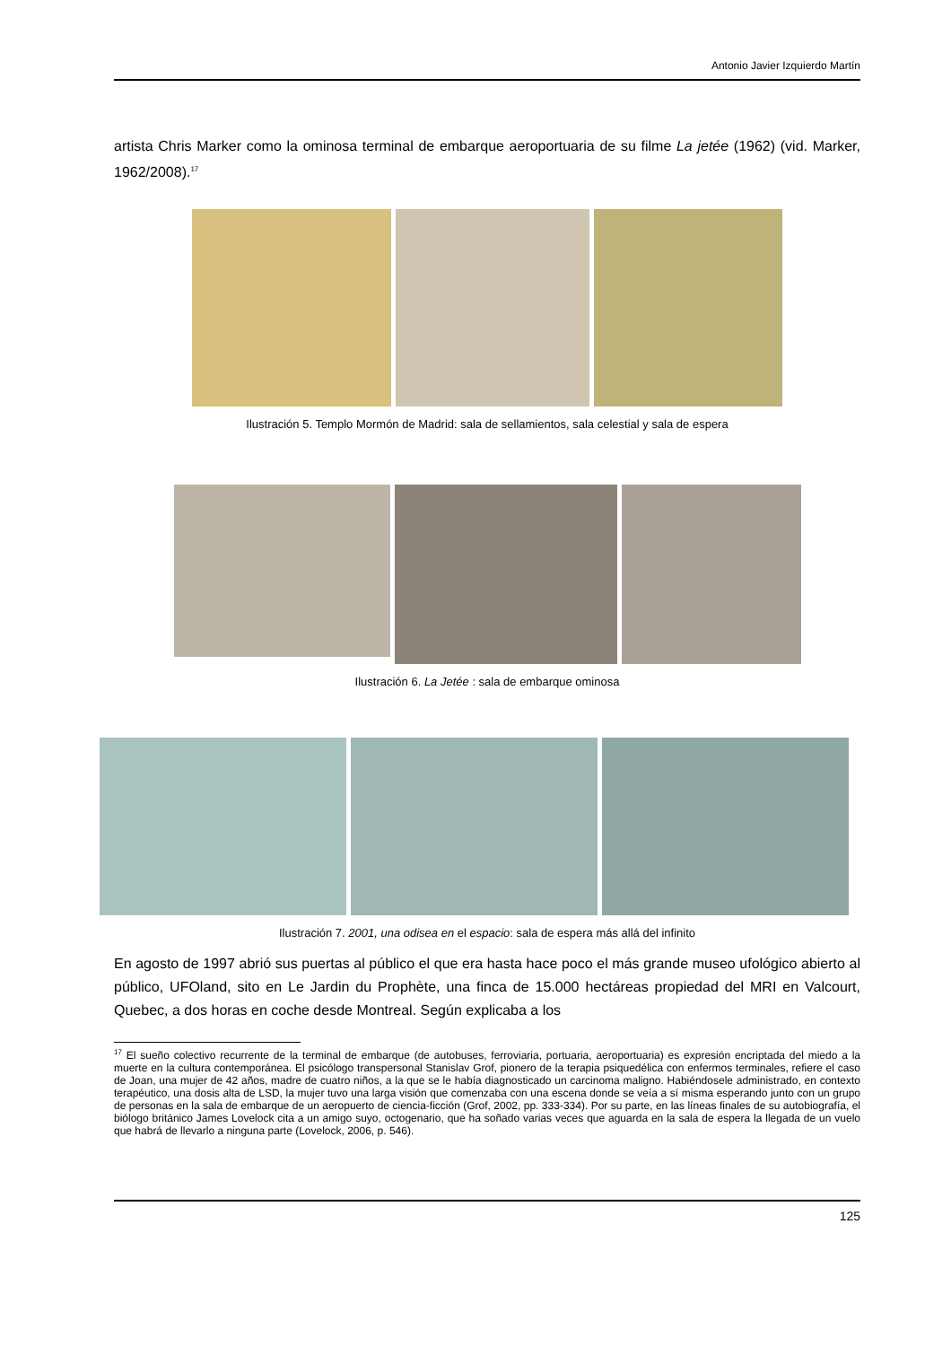Antonio Javier Izquierdo Martín
artista Chris Marker como la ominosa terminal de embarque aeroportuaria de su filme La jetée (1962) (vid. Marker, 1962/2008).<sup>17</sup>
Ilustración 5. Templo Mormón de Madrid: sala de sellamientos, sala celestial y sala de espera
Ilustración 6. La Jetée : sala de embarque ominosa
Ilustración 7. 2001, una odisea en el espacio: sala de espera más allá del infinito
En agosto de 1997 abrió sus puertas al público el que era hasta hace poco el más grande museo ufológico abierto al público, UFOland, sito en Le Jardin du Prophète, una finca de 15.000 hectáreas propiedad del MRI en Valcourt, Quebec, a dos horas en coche desde Montreal. Según explicaba a los
<sup>17</sup> El sueño colectivo recurrente de la terminal de embarque (de autobuses, ferroviaria, portuaria, aeroportuaria) es expresión encriptada del miedo a la muerte en la cultura contemporánea. El psicólogo transpersonal Stanislav Grof, pionero de la terapia psiquedélica con enfermos terminales, refiere el caso de Joan, una mujer de 42 años, madre de cuatro niños, a la que se le había diagnosticado un carcinoma maligno. Habiéndosele administrado, en contexto terapéutico, una dosis alta de LSD, la mujer tuvo una larga visión que comenzaba con una escena donde se veía a sí misma esperando junto con un grupo de personas en la sala de embarque de un aeropuerto de ciencia-ficción (Grof, 2002, pp. 333-334). Por su parte, en las líneas finales de su autobiografía, el biólogo británico James Lovelock cita a un amigo suyo, octogenario, que ha soñado varias veces que aguarda en la sala de espera la llegada de un vuelo que habrá de llevarlo a ninguna parte (Lovelock, 2006, p. 546).
125